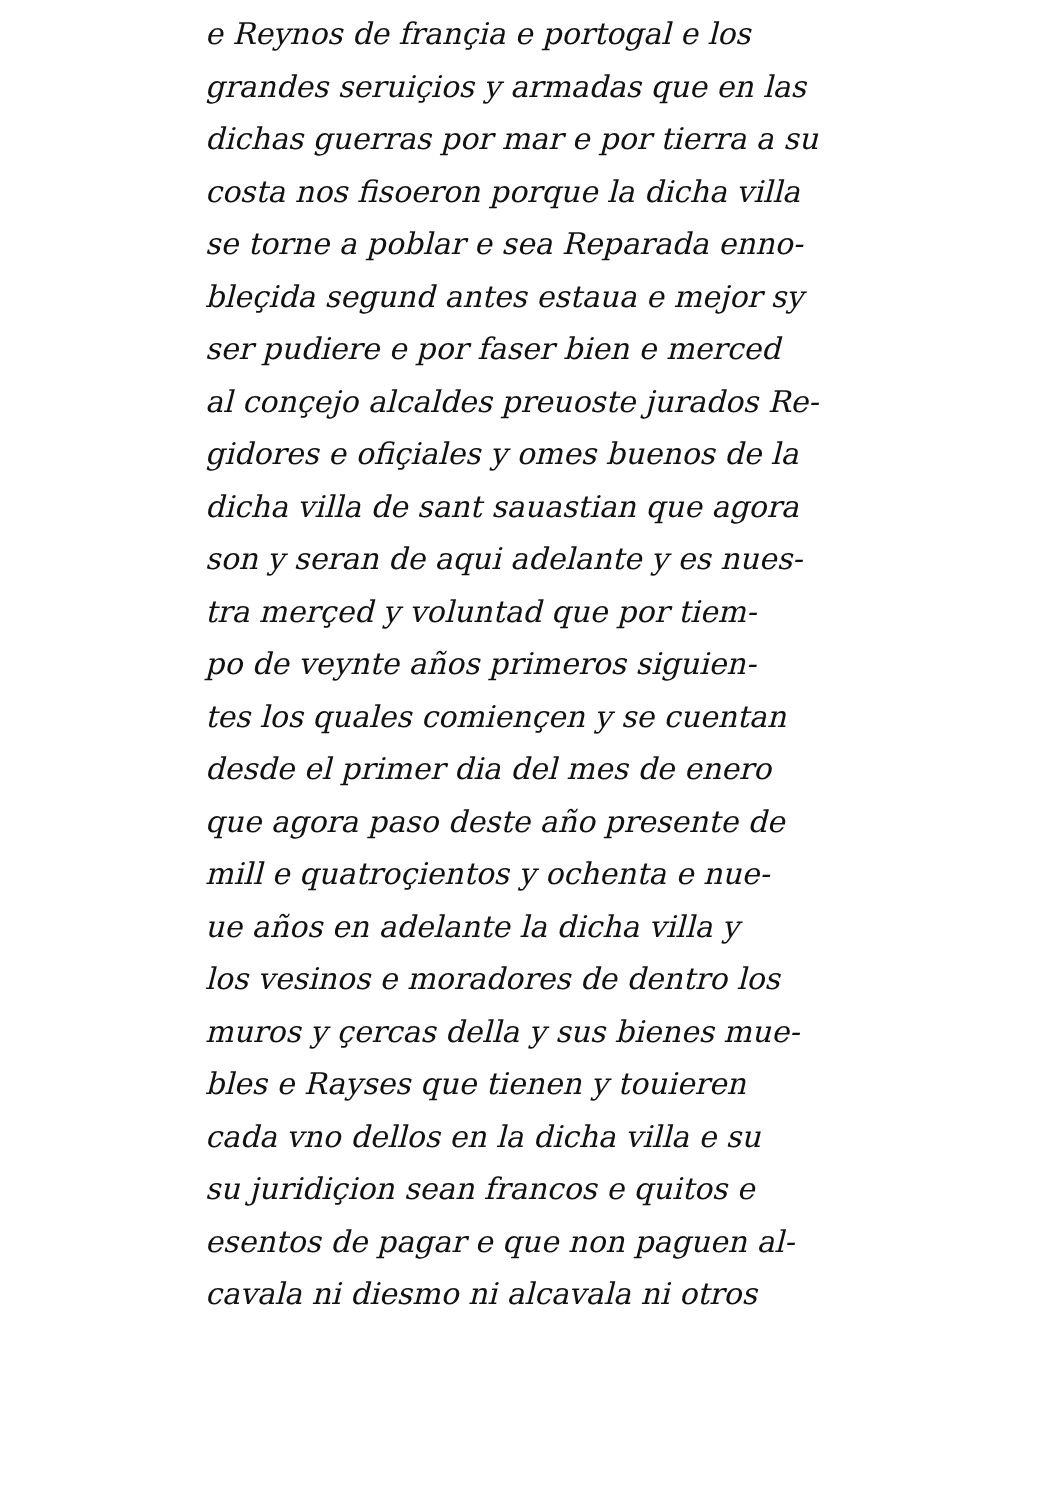e Reynos de françia e portogal e los
grandes seruiçios y armadas que en las
dichas guerras por mar e por tierra a su
costa nos fisoeron porque la dicha villa
se torne a poblar e sea Reparada enno-
bleçida segund antes estaua e mejor sy
ser pudiere e por faser bien e merced
al conçejo alcaldes preuoste jurados Re-
gidores e ofiçiales y omes buenos de la
dicha villa de sant sauastian que agora
son y seran de aqui adelante y es nues-
tra merçed y voluntad que por tiem-
po de veynte años primeros siguien-
tes los quales comiençen y se cuentan
desde el primer dia del mes de enero
que agora paso deste año presente de
mill e quatroçientos y ochenta e nue-
ue años en adelante la dicha villa y
los vesinos e moradores de dentro los
muros y çercas della y sus bienes mue-
bles e Rayses que tienen y touieren
cada vno dellos en la dicha villa e su
su juridiçion sean francos e quitos e
esentos de pagar e que non paguen al-
cavala ni diesmo ni alcavala ni otros